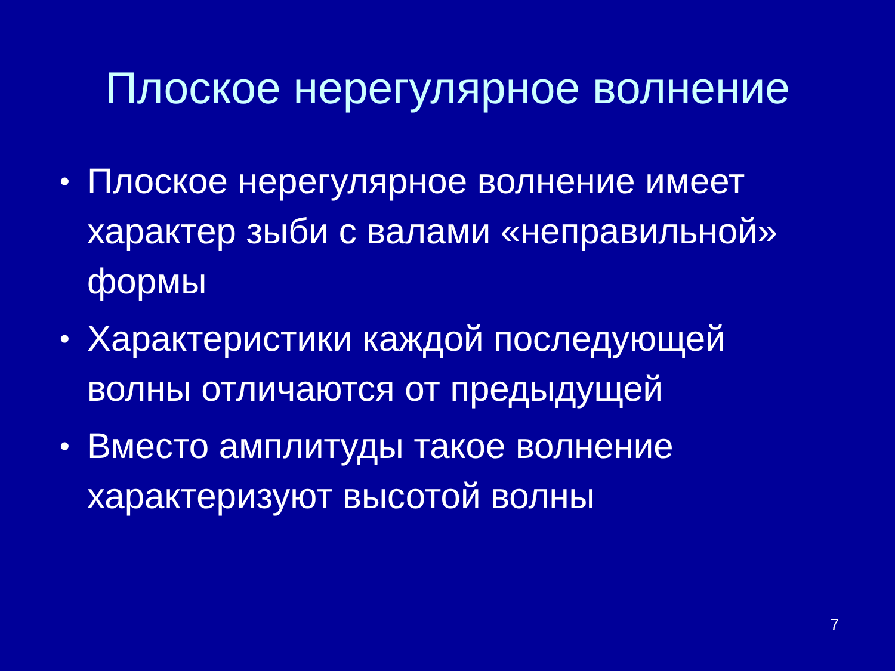Плоское нерегулярное волнение
• Плоское нерегулярное волнение имеет характер зыби с валами «неправильной» формы
• Характеристики каждой последующей волны отличаются от предыдущей
• Вместо амплитуды такое волнение характеризуют высотой волны
7